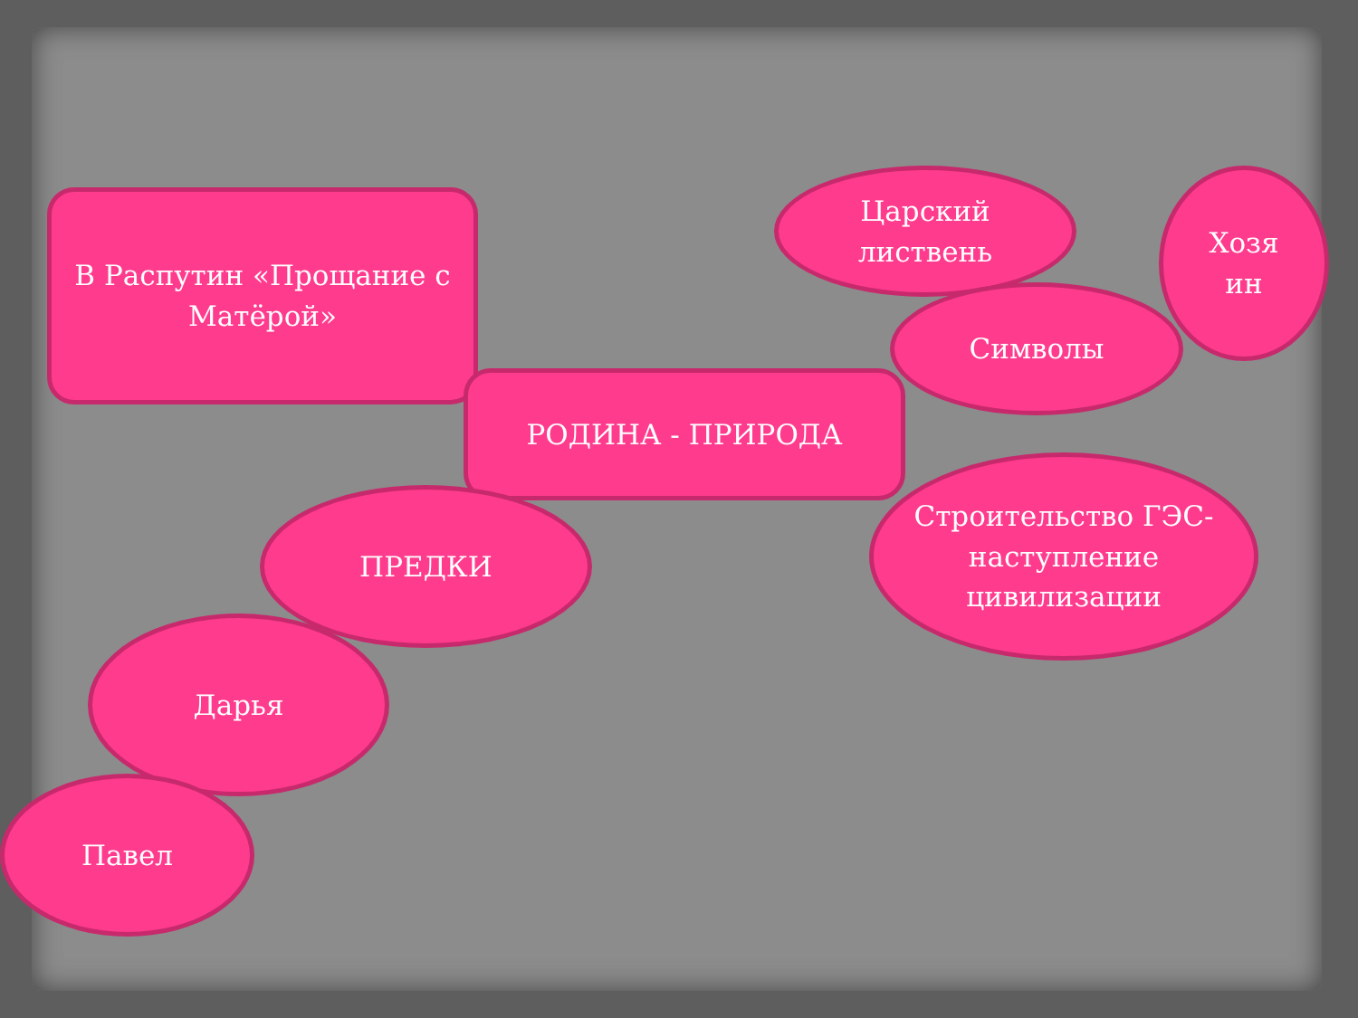В Распутин «Прощание с Матёрой»
Царский
листвень
Хозя
ин
Символы
РОДИНА - ПРИРОДА
Строительство ГЭС-
наступление цивилизации
ПРЕДКИ
Дарья
Павел